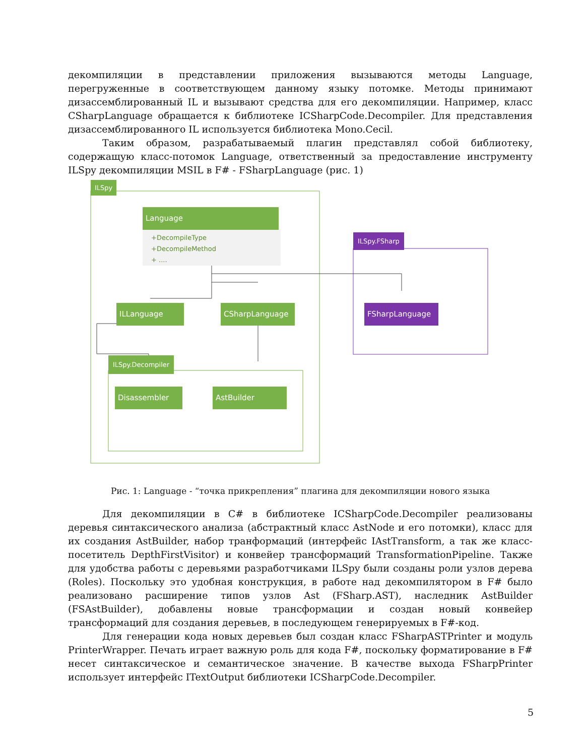декомпиляции в представлении приложения вызываются методы Language, перегруженные в соответствующем данному языку потомке. Методы принимают дизассемблированный IL и вызывают средства для его декомпиляции. Например, класс CSharpLanguage обращается к библиотеке ICSharpCode.Decompiler. Для представления дизассемблированного IL используется библиотека Mono.Cecil.
Таким образом, разрабатываемый плагин представлял собой библиотеку, содержащую класс-потомок Language, ответственный за предоставление инструменту ILSpy декомпиляции MSIL в F# - FSharpLanguage (рис. 1)
ILSpy
Language
+DecompileType
+DecompileMethod
+ ....
ILLanguage CSharpLanguage
ILSpy.FSharp
FSharpLanguage
ILSpy.Decompiler
Disassembler AstBuilder
Рис. 1: Language - “точка прикрепления” плагина для декомпиляции нового языка
Для декомпиляции в C# в библиотеке ICSharpCode.Decompiler реализованы деревья синтаксического анализа (абстрактный класс AstNode и его потомки), класс для их создания AstBuilder, набор транформаций (интерфейс IAstTransform, а так же класс-посетитель DepthFirstVisitor) и конвейер трансформаций TransformationPipeline. Также для удобства работы с деревьями разработчиками ILSpy были созданы роли узлов дерева (Roles). Поскольку это удобная конструкция, в работе над декомпилятором в F# было реализовано расширение типов узлов Ast (FSharp.AST), наследник AstBuilder (FSAstBuilder), добавлены новые трансформации и создан новый конвейер трансформаций для создания деревьев, в последующем генерируемых в F#-код.
Для генерации кода новых деревьев был создан класс FSharpASTPrinter и модуль PrinterWrapper. Печать играет важную роль для кода F#, поскольку форматирование в F# несет синтаксическое и семантическое значение. В качестве выхода FSharpPrinter использует интерфейс ITextOutput библиотеки ICSharpCode.Decompiler.
5